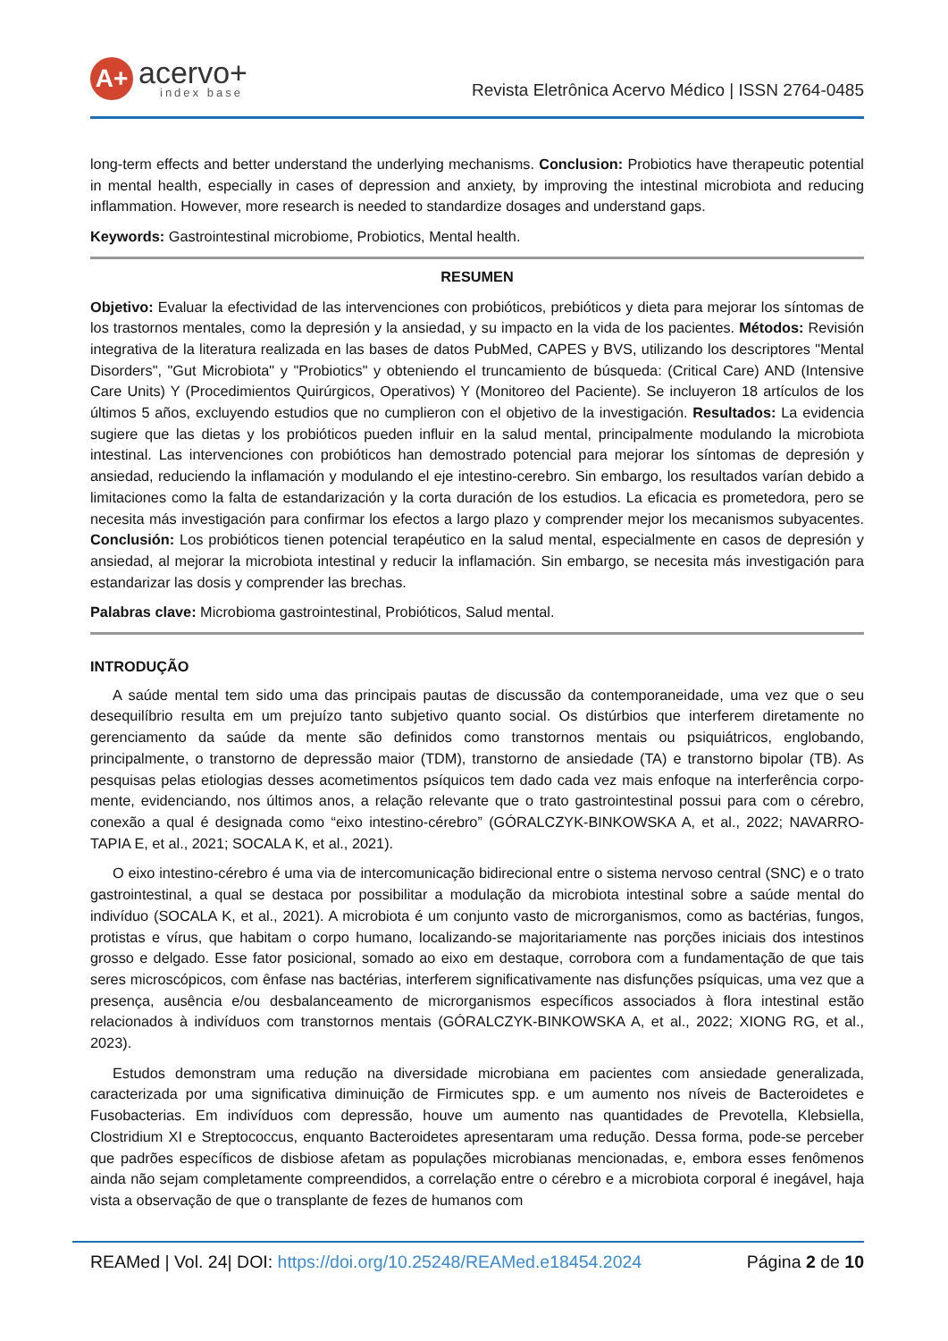A+
acervo+
index base
Revista Eletrônica Acervo Médico | ISSN 2764-0485
long-term effects and better understand the underlying mechanisms. Conclusion: Probiotics have therapeutic potential in mental health, especially in cases of depression and anxiety, by improving the intestinal microbiota and reducing inflammation. However, more research is needed to standardize dosages and understand gaps.
Keywords: Gastrointestinal microbiome, Probiotics, Mental health.
RESUMEN
Objetivo: Evaluar la efectividad de las intervenciones con probióticos, prebióticos y dieta para mejorar los síntomas de los trastornos mentales, como la depresión y la ansiedad, y su impacto en la vida de los pacientes. Métodos: Revisión integrativa de la literatura realizada en las bases de datos PubMed, CAPES y BVS, utilizando los descriptores "Mental Disorders", "Gut Microbiota" y "Probiotics" y obteniendo el truncamiento de búsqueda: (Critical Care) AND (Intensive Care Units) Y (Procedimientos Quirúrgicos, Operativos) Y (Monitoreo del Paciente). Se incluyeron 18 artículos de los últimos 5 años, excluyendo estudios que no cumplieron con el objetivo de la investigación. Resultados: La evidencia sugiere que las dietas y los probióticos pueden influir en la salud mental, principalmente modulando la microbiota intestinal. Las intervenciones con probióticos han demostrado potencial para mejorar los síntomas de depresión y ansiedad, reduciendo la inflamación y modulando el eje intestino-cerebro. Sin embargo, los resultados varían debido a limitaciones como la falta de estandarización y la corta duración de los estudios. La eficacia es prometedora, pero se necesita más investigación para confirmar los efectos a largo plazo y comprender mejor los mecanismos subyacentes. Conclusión: Los probióticos tienen potencial terapéutico en la salud mental, especialmente en casos de depresión y ansiedad, al mejorar la microbiota intestinal y reducir la inflamación. Sin embargo, se necesita más investigación para estandarizar las dosis y comprender las brechas.
Palabras clave: Microbioma gastrointestinal, Probióticos, Salud mental.
INTRODUÇÃO
A saúde mental tem sido uma das principais pautas de discussão da contemporaneidade, uma vez que o seu desequilíbrio resulta em um prejuízo tanto subjetivo quanto social. Os distúrbios que interferem diretamente no gerenciamento da saúde da mente são definidos como transtornos mentais ou psiquiátricos, englobando, principalmente, o transtorno de depressão maior (TDM), transtorno de ansiedade (TA) e transtorno bipolar (TB). As pesquisas pelas etiologias desses acometimentos psíquicos tem dado cada vez mais enfoque na interferência corpo-mente, evidenciando, nos últimos anos, a relação relevante que o trato gastrointestinal possui para com o cérebro, conexão a qual é designada como “eixo intestino-cérebro” (GÓRALCZYK-BINKOWSKA A, et al., 2022; NAVARRO-TAPIA E, et al., 2021; SOCALA K, et al., 2021).
O eixo intestino-cérebro é uma via de intercomunicação bidirecional entre o sistema nervoso central (SNC) e o trato gastrointestinal, a qual se destaca por possibilitar a modulação da microbiota intestinal sobre a saúde mental do indivíduo (SOCALA K, et al., 2021). A microbiota é um conjunto vasto de microrganismos, como as bactérias, fungos, protistas e vírus, que habitam o corpo humano, localizando-se majoritariamente nas porções iniciais dos intestinos grosso e delgado. Esse fator posicional, somado ao eixo em destaque, corrobora com a fundamentação de que tais seres microscópicos, com ênfase nas bactérias, interferem significativamente nas disfunções psíquicas, uma vez que a presença, ausência e/ou desbalanceamento de microrganismos específicos associados à flora intestinal estão relacionados à indivíduos com transtornos mentais (GÓRALCZYK-BINKOWSKA A, et al., 2022; XIONG RG, et al., 2023).
Estudos demonstram uma redução na diversidade microbiana em pacientes com ansiedade generalizada, caracterizada por uma significativa diminuição de Firmicutes spp. e um aumento nos níveis de Bacteroidetes e Fusobacterias. Em indivíduos com depressão, houve um aumento nas quantidades de Prevotella, Klebsiella, Clostridium XI e Streptococcus, enquanto Bacteroidetes apresentaram uma redução. Dessa forma, pode-se perceber que padrões específicos de disbiose afetam as populações microbianas mencionadas, e, embora esses fenômenos ainda não sejam completamente compreendidos, a correlação entre o cérebro e a microbiota corporal é inegável, haja vista a observação de que o transplante de fezes de humanos com
REAMed | Vol. 24| DOI: https://doi.org/10.25248/REAMed.e18454.2024 Página 2 de 10